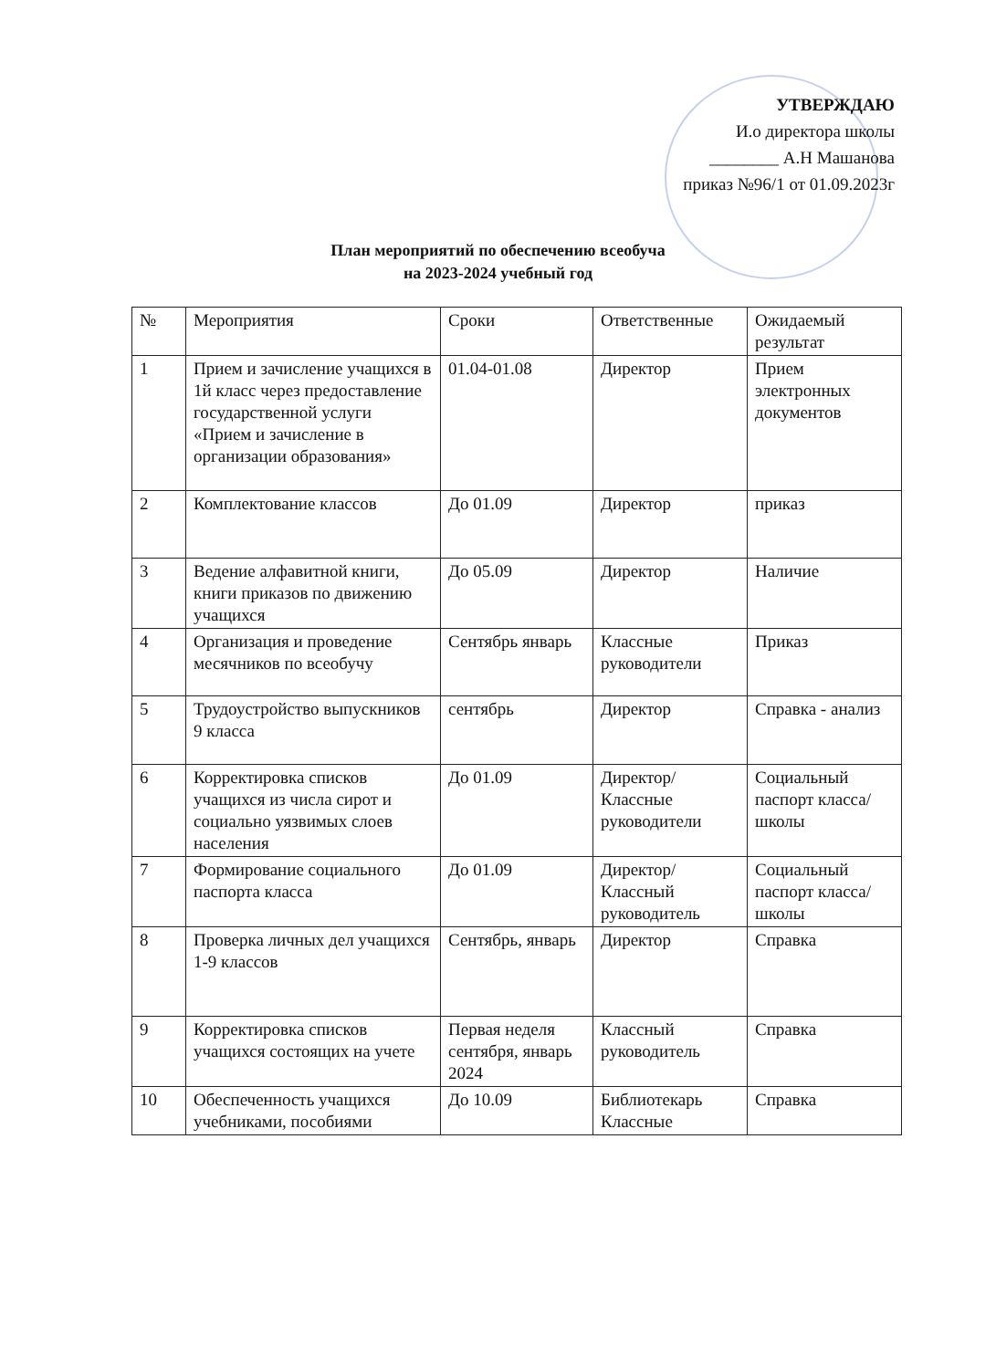УТВЕРЖДАЮ
И.о директора школы
________ А.Н Машанова
приказ №96/1 от 01.09.2023г
План мероприятий по обеспечению всеобуча
на 2023-2024 учебный год
| № | Мероприятия | Сроки | Ответственные | Ожидаемый результат |
| --- | --- | --- | --- | --- |
| 1 | Прием и зачисление учащихся в 1й класс через предоставление государственной услуги «Прием и зачисление в организации образования» | 01.04-01.08 | Директор | Прием электронных документов |
| 2 | Комплектование классов | До 01.09 | Директор | приказ |
| 3 | Ведение алфавитной книги, книги приказов по движению учащихся | До 05.09 | Директор | Наличие |
| 4 | Организация и проведение месячников по всеобучу | Сентябрь январь | Классные руководители | Приказ |
| 5 | Трудоустройство выпускников 9 класса | сентябрь | Директор | Справка - анализ |
| 6 | Корректировка списков учащихся из числа сирот и социально уязвимых слоев населения | До 01.09 | Директор/ Классные руководители | Социальный паспорт класса/школы |
| 7 | Формирование социального паспорта класса | До 01.09 | Директор/ Классный руководитель | Социальный паспорт класса/школы |
| 8 | Проверка личных дел учащихся 1-9 классов | Сентябрь, январь | Директор | Справка |
| 9 | Корректировка списков учащихся состоящих на учете | Первая неделя сентября, январь 2024 | Классный руководитель | Справка |
| 10 | Обеспеченность учащихся учебниками, пособиями | До 10.09 | Библиотекарь Классные | Справка |